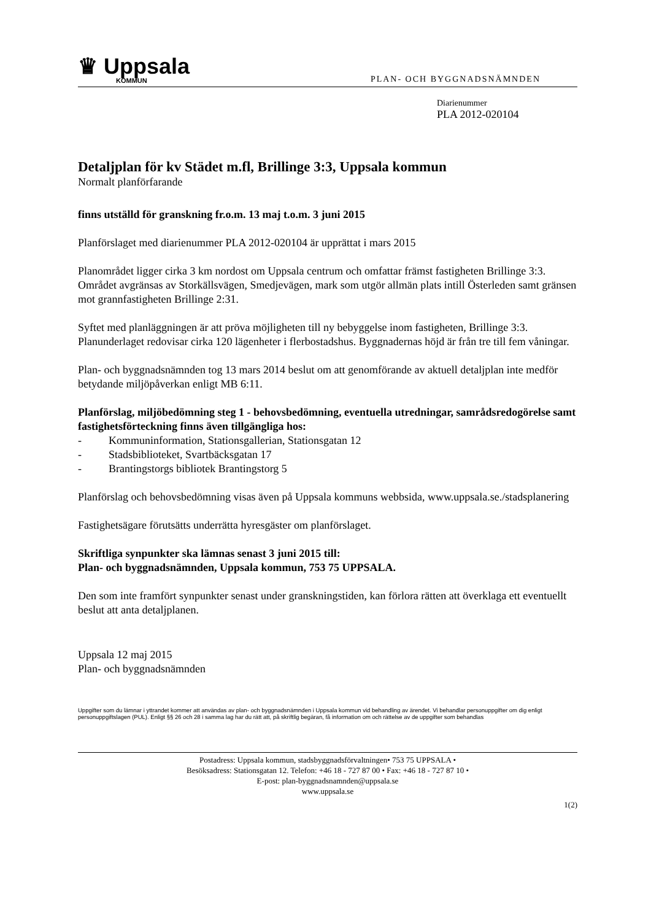♛ Uppsala
KOMMUN
PLAN- OCH BYGGNADSNÄMNDEN
Diarienummer
PLA 2012-020104
Detaljplan för kv Städet m.fl, Brillinge 3:3, Uppsala kommun
Normalt planförfarande
finns utställd för granskning fr.o.m. 13 maj t.o.m. 3 juni 2015
Planförslaget med diarienummer PLA 2012-020104 är upprättat i mars 2015
Planområdet ligger cirka 3 km nordost om Uppsala centrum och omfattar främst fastigheten Brillinge 3:3. Området avgränsas av Storkällsvägen, Smedjevägen, mark som utgör allmän plats intill Österleden samt gränsen mot grannfastigheten Brillinge 2:31.
Syftet med planläggningen är att pröva möjligheten till ny bebyggelse inom fastigheten, Brillinge 3:3. Planunderlaget redovisar cirka 120 lägenheter i flerbostadshus. Byggnadernas höjd är från tre till fem våningar.
Plan- och byggnadsnämnden tog 13 mars 2014 beslut om att genomförande av aktuell detaljplan inte medför betydande miljöpåverkan enligt MB 6:11.
Planförslag, miljöbedömning steg 1 - behovsbedömning, eventuella utredningar, samrådsredogörelse samt fastighetsförteckning finns även tillgängliga hos:
- Kommuninformation, Stationsgallerian, Stationsgatan 12
- Stadsbiblioteket, Svartbäcksgatan 17
- Brantingstorgs bibliotek Brantingstorg 5
Planförslag och behovsbedömning visas även på Uppsala kommuns webbsida, www.uppsala.se./stadsplanering
Fastighetsägare förutsätts underrätta hyresgäster om planförslaget.
Skriftliga synpunkter ska lämnas senast 3 juni 2015 till:
Plan- och byggnadsnämnden, Uppsala kommun, 753 75 UPPSALA.
Den som inte framfört synpunkter senast under granskningstiden, kan förlora rätten att överklaga ett eventuellt beslut att anta detaljplanen.
Uppsala 12 maj 2015
Plan- och byggnadsnämnden
Uppgifter som du lämnar i yttrandet kommer att användas av plan- och byggnadsnämnden i Uppsala kommun vid behandling av ärendet. Vi behandlar personuppgifter om dig enligt personuppgiftslagen (PUL). Enligt §§ 26 och 28 i samma lag har du rätt att, på skriftlig begäran, få information om och rättelse av de uppgifter som behandlas
Postadress: Uppsala kommun, stadsbyggnadsförvaltningen• 753 75 UPPSALA •
Besöksadress: Stationsgatan 12. Telefon: +46 18 - 727 87 00 • Fax: +46 18 - 727 87 10 •
E-post: plan-byggnadsnamnden@uppsala.se
www.uppsala.se
1(2)